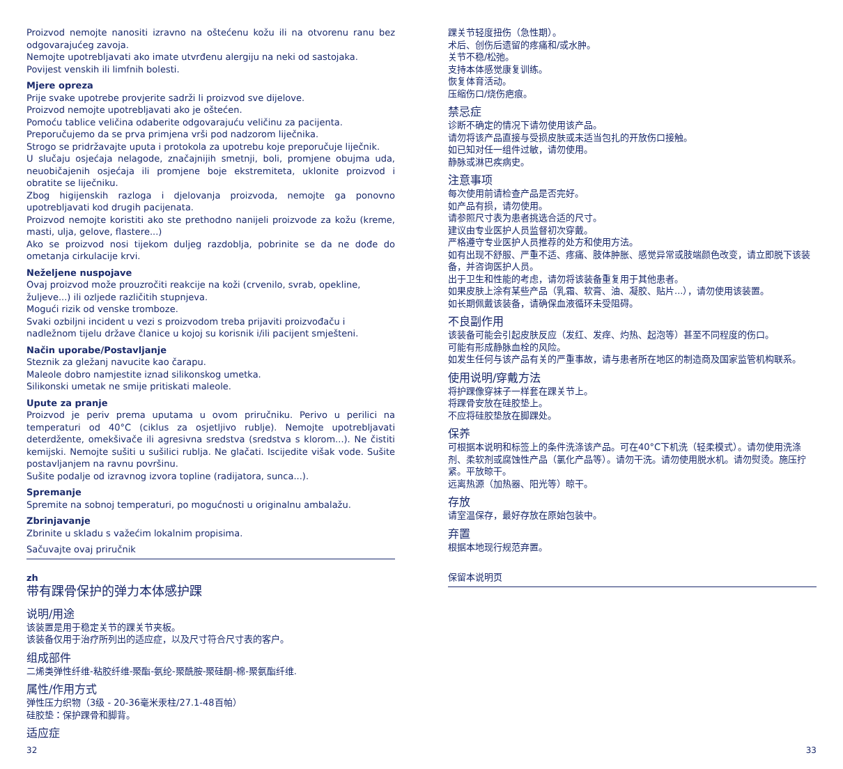Proizvod nemojte nanositi izravno na oštećenu kožu ili na otvorenu ranu bez odgovarajućeg zavoja.
Nemojte upotrebljavati ako imate utvrđenu alergiju na neki od sastojaka.
Povijest venskih ili limfnih bolesti.
Mjere opreza
Prije svake upotrebe provjerite sadrži li proizvod sve dijelove.
Proizvod nemojte upotrebljavati ako je oštećen.
Pomoću tablice veličina odaberite odgovarajuću veličinu za pacijenta.
Preporučujemo da se prva primjena vrši pod nadzorom liječnika.
Strogo se pridržavajte uputa i protokola za upotrebu koje preporučuje liječnik.
U slučaju osjećaja nelagode, značajnijih smetnji, boli, promjene obujma uda, neuobičajenih osjećaja ili promjene boje ekstremiteta, uklonite proizvod i obratite se liječniku.
Zbog higijenskih razloga i djelovanja proizvoda, nemojte ga ponovno upotrebljavati kod drugih pacijenata.
Proizvod nemojte koristiti ako ste prethodno nanijeli proizvode za kožu (kreme, masti, ulja, gelove, flastere...)
Ako se proizvod nosi tijekom duljeg razdoblja, pobrinite se da ne dođe do ometanja cirkulacije krvi.
Neželjene nuspojave
Ovaj proizvod može prouzročiti reakcije na koži (crvenilo, svrab, opekline, žuljeve...) ili ozljede različitih stupnjeva.
Mogući rizik od venske tromboze.
Svaki ozbiljni incident u vezi s proizvodom treba prijaviti proizvođaču i nadležnom tijelu države članice u kojoj su korisnik i/ili pacijent smješteni.
Način uporabe/Postavljanje
Steznik za gležanj navucite kao čarapu.
Maleole dobro namjestite iznad silikonskog umetka.
Silikonski umetak ne smije pritiskati maleole.
Upute za pranje
Proizvod je periv prema uputama u ovom priručniku. Perivo u perilici na temperaturi od 40°C (ciklus za osjetljivo rublje). Nemojte upotrebljavati deterdžente, omekšivače ili agresivna sredstva (sredstva s klorom...). Ne čistiti kemijski. Nemojte sušiti u sušilici rublja. Ne glačati. Iscijedite višak vode. Sušite postavljanjem na ravnu površinu.
Sušite podalje od izravnog izvora topline (radijatora, sunca...).
Spremanje
Spremite na sobnoj temperaturi, po mogućnosti u originalnu ambalažu.
Zbrinjavanje
Zbrinite u skladu s važećim lokalnim propisima.
Sačuvajte ovaj priručnik
zh
带有踝骨保护的弹力本体感护踝
说明/用途
该装置是用于稳定关节的踝关节夹板。
该装备仅用于治疗所列出的适应症，以及尺寸符合尺寸表的客户。
组成部件
二烯类弹性纤维-粘胶纤维-聚酯-氨纶-聚酰胺-聚硅酮-棉-聚氨酯纤维.
属性/作用方式
弹性压力织物（3级 - 20-36毫米汞柱/27.1-48百帕）
硅胶垫：保护踝骨和脚背。
适应症
踝关节轻度扭伤（急性期）。
术后、创伤后遗留的疼痛和/或水肿。
关节不稳/松弛。
支持本体感觉康复训练。
恢复体育活动。
压缩伤口/烧伤疤痕。
禁忌症
诊断不确定的情况下请勿使用该产品。
请勿将该产品直接与受损皮肤或未适当包扎的开放伤口接触。
如已知对任一组件过敏，请勿使用。
静脉或淋巴疾病史。
注意事项
每次使用前请检查产品是否完好。
如产品有损，请勿使用。
请参照尺寸表为患者挑选合适的尺寸。
建议由专业医护人员监督初次穿戴。
严格遵守专业医护人员推荐的处方和使用方法。
如有出现不舒服、严重不适、疼痛、肢体肿胀、感觉异常或肢端颜色改变，请立即脱下该装备，并咨询医护人员。
出于卫生和性能的考虑，请勿将该装备重复用于其他患者。
如果皮肤上涂有某些产品（乳霜、软膏、油、凝胶、贴片...），请勿使用该装置。
如长期佩戴该装备，请确保血液循环未受阻碍。
不良副作用
该装备可能会引起皮肤反应（发红、发痒、灼热、起泡等）甚至不同程度的伤口。
可能有形成静脉血栓的风险。
如发生任何与该产品有关的严重事故，请与患者所在地区的制造商及国家监管机构联系。
使用说明/穿戴方法
将护踝像穿袜子一样套在踝关节上。
将踝骨安放在硅胶垫上。
不应将硅胶垫放在脚踝处。
保养
可根据本说明和标签上的条件洗涤该产品。可在40°C下机洗（轻柔模式）。请勿使用洗涤剂、柔软剂或腐蚀性产品（氯化产品等）。请勿干洗。请勿使用脱水机。请勿熨烫。施压拧紧。平放晾干。
远离热源（加热器、阳光等）晾干。
存放
请室温保存，最好存放在原始包装中。
弃置
根据本地现行规范弃置。
保留本说明页
32 33